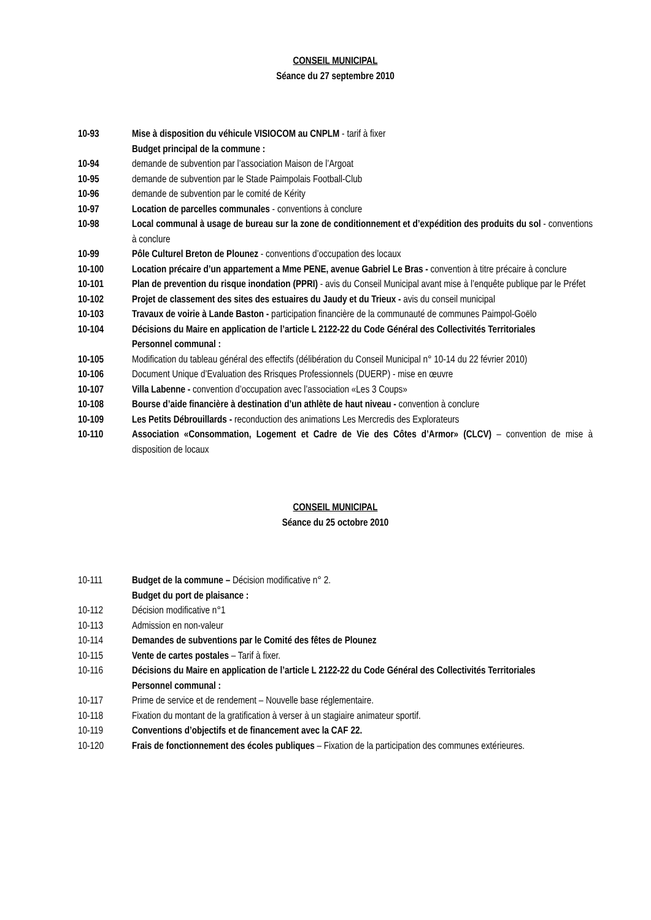CONSEIL MUNICIPAL
Séance du 27 septembre 2010
10-93 Mise à disposition du véhicule VISIOCOM au CNPLM - tarif à fixer
Budget principal de la commune :
10-94 demande de subvention par l’association Maison de l’Argoat
10-95 demande de subvention par le Stade Paimpolais Football-Club
10-96 demande de subvention par le comité de Kérity
10-97 Location de parcelles communales - conventions à conclure
10-98 Local communal à usage de bureau sur la zone de conditionnement et d’expédition des produits du sol - conventions à conclure
10-99 Pôle Culturel Breton de Plounez - conventions d’occupation des locaux
10-100 Location précaire d’un appartement a Mme PENE, avenue Gabriel Le Bras - convention à titre précaire à conclure
10-101 Plan de prevention du risque inondation (PPRI) - avis du Conseil Municipal avant mise à l’enquête publique par le Préfet
10-102 Projet de classement des sites des estuaires du Jaudy et du Trieux - avis du conseil municipal
10-103 Travaux de voirie à Lande Baston - participation financière de la communauté de communes Paimpol-Goëlo
10-104 Décisions du Maire en application de l’article L 2122-22 du Code Général des Collectivités Territoriales
Personnel communal :
10-105 Modification du tableau général des effectifs (délibération du Conseil Municipal n° 10-14 du 22 février 2010)
10-106 Document Unique d’Evaluation des Rrisques Professionnels (DUERP) - mise en œuvre
10-107 Villa Labenne - convention d’occupation avec l’association «Les 3 Coups»
10-108 Bourse d’aide financière à destination d’un athlète de haut niveau - convention à conclure
10-109 Les Petits Débrouillards - reconduction des animations Les Mercredis des Explorateurs
10-110 Association «Consommation, Logement et Cadre de Vie des Côtes d’Armor» (CLCV) – convention de mise à disposition de locaux
CONSEIL MUNICIPAL
Séance du 25 octobre 2010
10-111 Budget de la commune – Décision modificative n° 2.
Budget du port de plaisance :
10-112 Décision modificative n°1
10-113 Admission en non-valeur
10-114 Demandes de subventions par le Comité des fêtes de Plounez
10-115 Vente de cartes postales – Tarif à fixer.
10-116 Décisions du Maire en application de l’article L 2122-22 du Code Général des Collectivités Territoriales
Personnel communal :
10-117 Prime de service et de rendement – Nouvelle base réglementaire.
10-118 Fixation du montant de la gratification à verser à un stagiaire animateur sportif.
10-119 Conventions d’objectifs et de financement avec la CAF 22.
10-120 Frais de fonctionnement des écoles publiques – Fixation de la participation des communes extérieures.